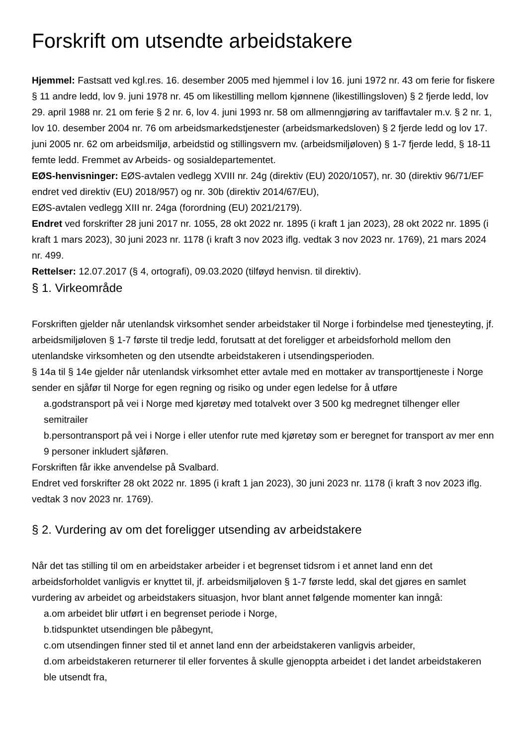Forskrift om utsendte arbeidstakere
Hjemmel: Fastsatt ved kgl.res. 16. desember 2005 med hjemmel i lov 16. juni 1972 nr. 43 om ferie for fiskere § 11 andre ledd, lov 9. juni 1978 nr. 45 om likestilling mellom kjønnene (likestillingsloven) § 2 fjerde ledd, lov 29. april 1988 nr. 21 om ferie § 2 nr. 6, lov 4. juni 1993 nr. 58 om allmenngjøring av tariffavtaler m.v. § 2 nr. 1, lov 10. desember 2004 nr. 76 om arbeidsmarkedstjenester (arbeidsmarkedsloven) § 2 fjerde ledd og lov 17. juni 2005 nr. 62 om arbeidsmiljø, arbeidstid og stillingsvern mv. (arbeidsmiljøloven) § 1-7 fjerde ledd, § 18-11 femte ledd. Fremmet av Arbeids- og sosialdepartementet.
EØS-henvisninger: EØS-avtalen vedlegg XVIII nr. 24g (direktiv (EU) 2020/1057), nr. 30 (direktiv 96/71/EF endret ved direktiv (EU) 2018/957) og nr. 30b (direktiv 2014/67/EU),
EØS-avtalen vedlegg XIII nr. 24ga (forordning (EU) 2021/2179).
Endret ved forskrifter 28 juni 2017 nr. 1055, 28 okt 2022 nr. 1895 (i kraft 1 jan 2023), 28 okt 2022 nr. 1895 (i kraft 1 mars 2023), 30 juni 2023 nr. 1178 (i kraft 3 nov 2023 iflg. vedtak 3 nov 2023 nr. 1769), 21 mars 2024 nr. 499.
Rettelser: 12.07.2017 (§ 4, ortografi), 09.03.2020 (tilføyd henvisn. til direktiv).
§ 1. Virkeområde
Forskriften gjelder når utenlandsk virksomhet sender arbeidstaker til Norge i forbindelse med tjenesteyting, jf. arbeidsmiljøloven § 1-7 første til tredje ledd, forutsatt at det foreligger et arbeidsforhold mellom den utenlandske virksomheten og den utsendte arbeidstakeren i utsendingsperioden.
§ 14a til § 14e gjelder når utenlandsk virksomhet etter avtale med en mottaker av transporttjeneste i Norge sender en sjåfør til Norge for egen regning og risiko og under egen ledelse for å utføre
a.godstransport på vei i Norge med kjøretøy med totalvekt over 3 500 kg medregnet tilhenger eller semitrailer
b.persontransport på vei i Norge i eller utenfor rute med kjøretøy som er beregnet for transport av mer enn 9 personer inkludert sjåføren.
Forskriften får ikke anvendelse på Svalbard.
Endret ved forskrifter 28 okt 2022 nr. 1895 (i kraft 1 jan 2023), 30 juni 2023 nr. 1178 (i kraft 3 nov 2023 iflg. vedtak 3 nov 2023 nr. 1769).
§ 2. Vurdering av om det foreligger utsending av arbeidstakere
Når det tas stilling til om en arbeidstaker arbeider i et begrenset tidsrom i et annet land enn det arbeidsforholdet vanligvis er knyttet til, jf. arbeidsmiljøloven § 1-7 første ledd, skal det gjøres en samlet vurdering av arbeidet og arbeidstakers situasjon, hvor blant annet følgende momenter kan inngå:
a.om arbeidet blir utført i en begrenset periode i Norge,
b.tidspunktet utsendingen ble påbegynt,
c.om utsendingen finner sted til et annet land enn der arbeidstakeren vanligvis arbeider,
d.om arbeidstakeren returnerer til eller forventes å skulle gjenoppta arbeidet i det landet arbeidstakeren ble utsendt fra,